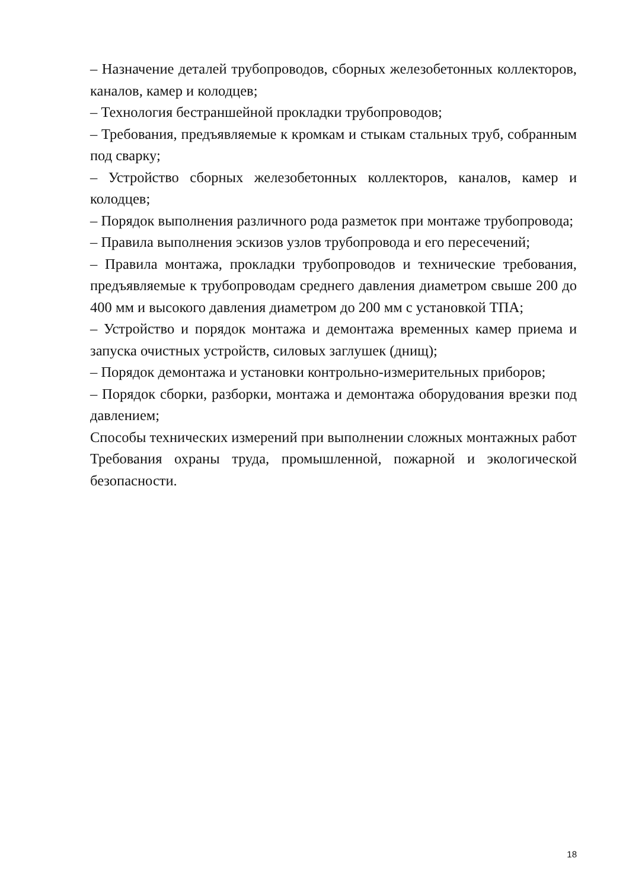– Назначение деталей трубопроводов, сборных железобетонных коллекторов, каналов, камер и колодцев;
– Технология бестраншейной прокладки трубопроводов;
– Требования, предъявляемые к кромкам и стыкам стальных труб, собранным под сварку;
– Устройство сборных железобетонных коллекторов, каналов, камер и колодцев;
– Порядок выполнения различного рода разметок при монтаже трубопровода;
– Правила выполнения эскизов узлов трубопровода и его пересечений;
– Правила монтажа, прокладки трубопроводов и технические требования, предъявляемые к трубопроводам среднего давления диаметром свыше 200 до 400 мм и высокого давления диаметром до 200 мм с установкой ТПА;
– Устройство и порядок монтажа и демонтажа временных камер приема и запуска очистных устройств, силовых заглушек (днищ);
– Порядок демонтажа и установки контрольно-измерительных приборов;
– Порядок сборки, разборки, монтажа и демонтажа оборудования врезки под давлением;
Способы технических измерений при выполнении сложных монтажных работ
Требования охраны труда, промышленной, пожарной и экологической безопасности.
18